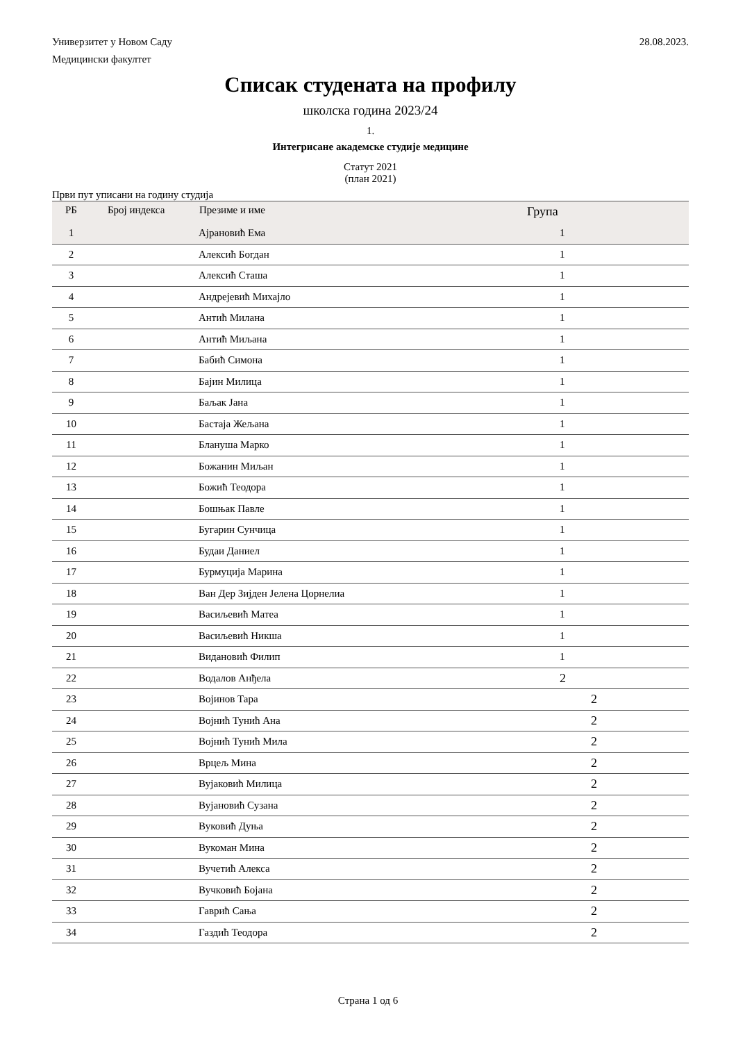Универзитет у Новом Саду 28.08.2023.
Медицински факултет
Списак студената на профилу
школска година 2023/24
1.
Интегрисане академске студије медицине
Статут 2021
(план 2021)
Први пут уписани на годину студија
| РБ | Број индекса | Презиме и име | Група |
| --- | --- | --- | --- |
| 1 | | Ајрановић Ема | 1 |
| 2 | | Алексић Богдан | 1 |
| 3 | | Алексић Сташа | 1 |
| 4 | | Андрејевић Михајло | 1 |
| 5 | | Антић Милана | 1 |
| 6 | | Антић Миљана | 1 |
| 7 | | Бабић Симона | 1 |
| 8 | | Бајин Милица | 1 |
| 9 | | Баљак Јана | 1 |
| 10 | | Бастаја Жељана | 1 |
| 11 | | Блануша Марко | 1 |
| 12 | | Божанин Миљан | 1 |
| 13 | | Божић Теодора | 1 |
| 14 | | Бошњак Павле | 1 |
| 15 | | Бугарин Сунчица | 1 |
| 16 | | Будаи Даниел | 1 |
| 17 | | Бурмуција Марина | 1 |
| 18 | | Ван Дер Зијден Јелена Цорнелиа | 1 |
| 19 | | Васиљевић Матеа | 1 |
| 20 | | Васиљевић Никша | 1 |
| 21 | | Видановић Филип | 1 |
| 22 | | Водалов Анђела | 2 |
| 23 | | Војинов Тара | 2 |
| 24 | | Војнић Тунић Ана | 2 |
| 25 | | Војнић Тунић Мила | 2 |
| 26 | | Врцељ Мина | 2 |
| 27 | | Вујаковић Милица | 2 |
| 28 | | Вујановић Сузана | 2 |
| 29 | | Вуковић Дуња | 2 |
| 30 | | Вукоман Мина | 2 |
| 31 | | Вучетић Алекса | 2 |
| 32 | | Вучковић Бојана | 2 |
| 33 | | Гаврић Сања | 2 |
| 34 | | Газдић Теодора | 2 |
Страна 1 од 6